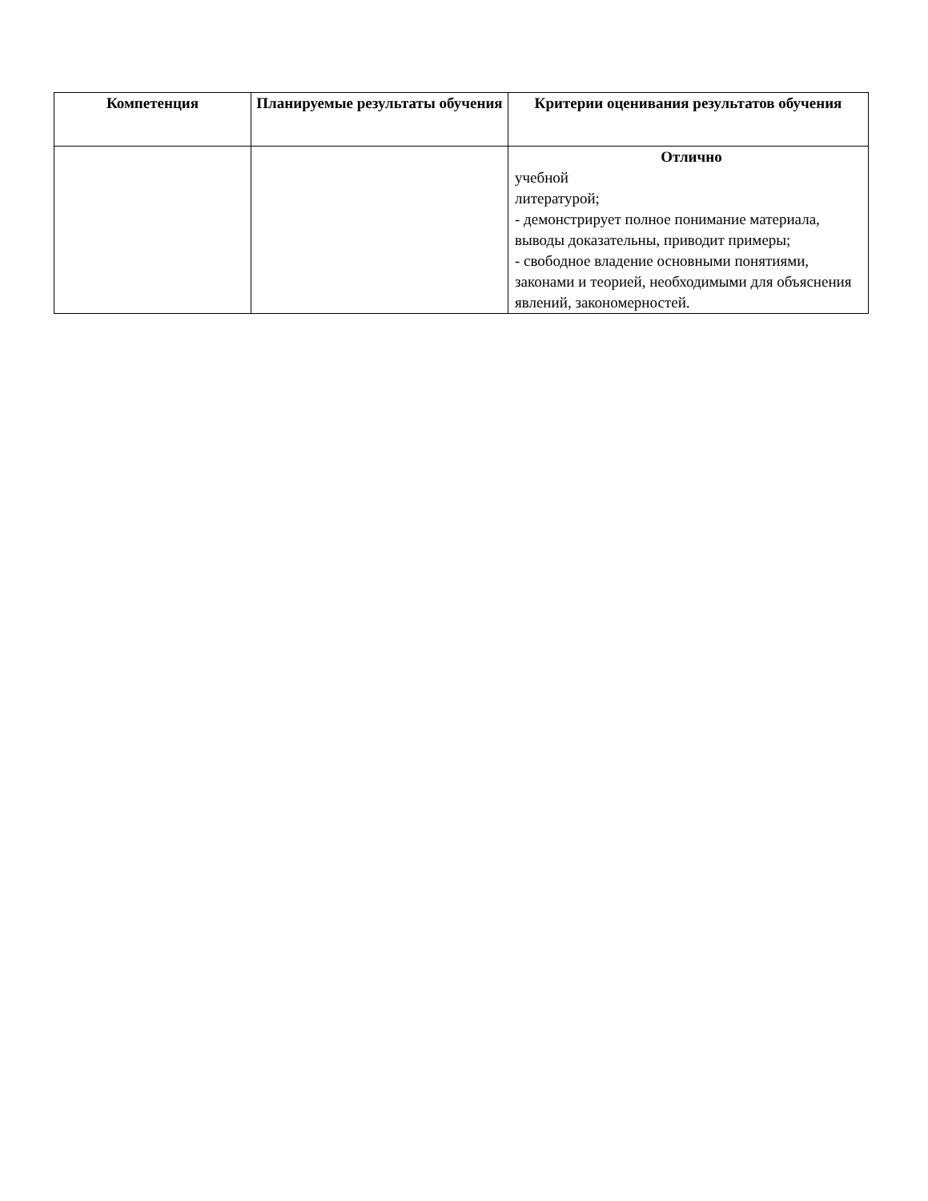| Компетенция | Планируемые результаты обучения | Критерии оценивания результатов обучения |
| --- | --- | --- |
| | | Отлично учебной литературой; - демонстрирует полное понимание материала, выводы доказательны, приводит примеры; - свободное владение основными понятиями, законами и теорией, необходимыми для объяснения явлений, закономерностей. |